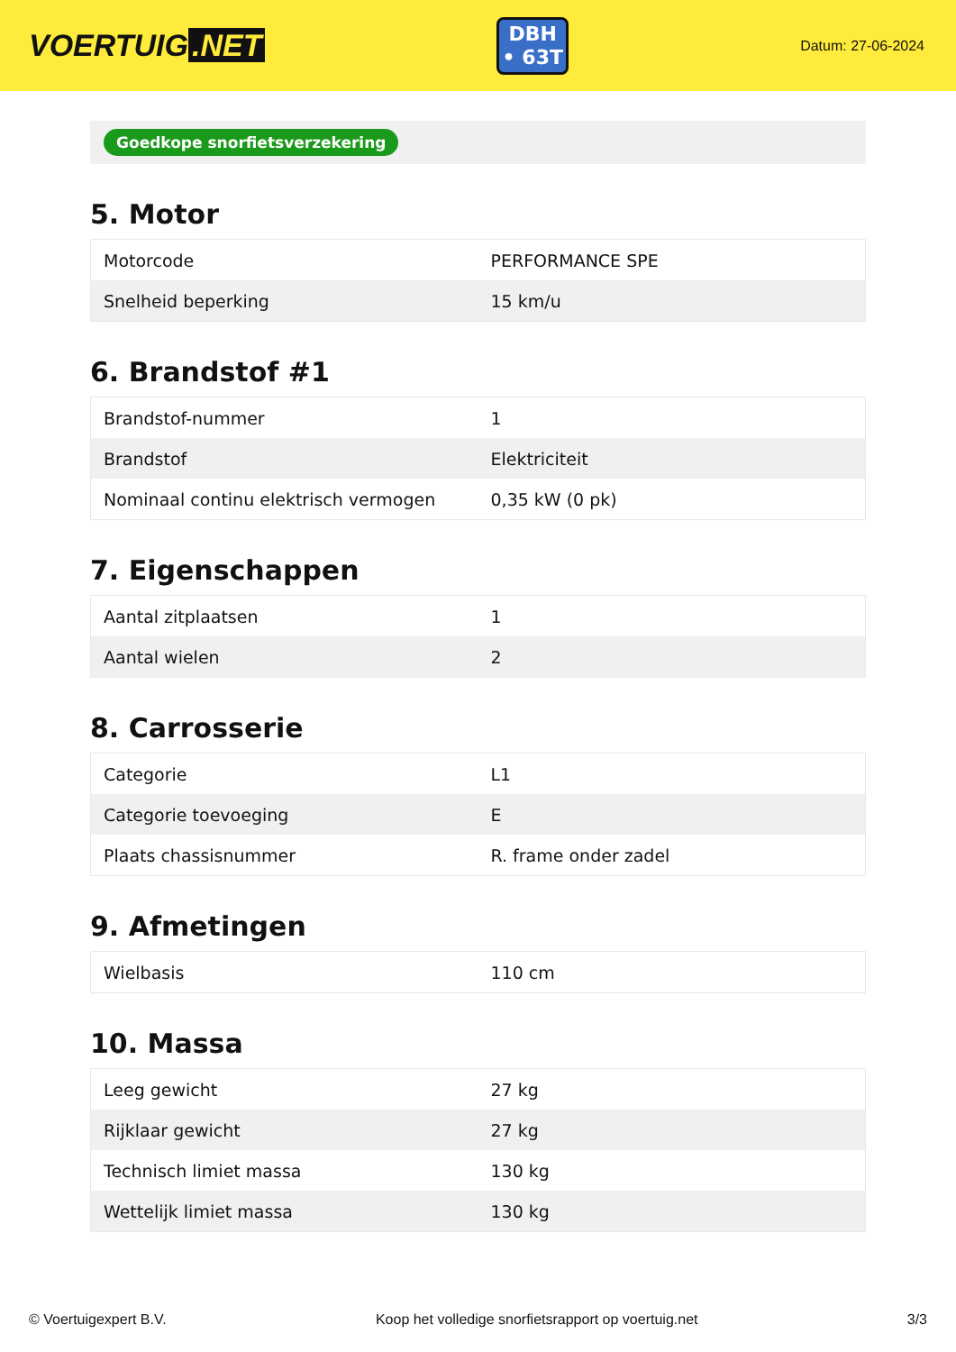VOERTUIG.NET
DBH
• 63T
Datum: 27-06-2024
Goedkope snorfietsverzekering
5. Motor
| Motorcode | PERFORMANCE SPE |
| Snelheid beperking | 15 km/u |
6. Brandstof #1
| Brandstof-nummer | 1 |
| Brandstof | Elektriciteit |
| Nominaal continu elektrisch vermogen | 0,35 kW (0 pk) |
7. Eigenschappen
| Aantal zitplaatsen | 1 |
| Aantal wielen | 2 |
8. Carrosserie
| Categorie | L1 |
| Categorie toevoeging | E |
| Plaats chassisnummer | R. frame onder zadel |
9. Afmetingen
| Wielbasis | 110 cm |
10. Massa
| Leeg gewicht | 27 kg |
| Rijklaar gewicht | 27 kg |
| Technisch limiet massa | 130 kg |
| Wettelijk limiet massa | 130 kg |
© Voertuigexpert B.V. Koop het volledige snorfietsrapport op voertuig.net 3/3